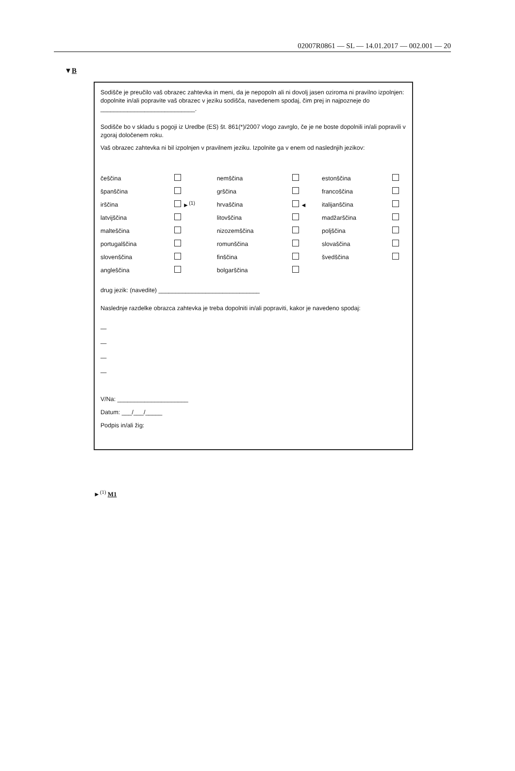02007R0861 — SL — 14.01.2017 — 002.001 — 20
▼B
Sodišče je preučilo vaš obrazec zahtevka in meni, da je nepopoln ali ni dovolj jasen oziroma ni pravilno izpolnjen: dopolnite in/ali popravite vaš obrazec v jeziku sodišča, navedenem spodaj, čim prej in najpozneje do ____________________________.
Sodišče bo v skladu s pogoji iz Uredbe (ES) št. 861(*)/2007 vlogo zavrglo, če je ne boste dopolnili in/ali popravili v zgoraj določenem roku.
Vaš obrazec zahtevka ni bil izpolnjen v pravilnem jeziku. Izpolnite ga v enem od naslednjih jezikov:
| češčina | | nemščina | | estonščina | |
| španščina | | grščina | | francoščina | |
| irščina | ►<sup>(1)</sup> | hrvaščina | ◄ | italijanščina | |
| latvijščina | | litovščina | | madžarščina | |
| malteščina | | nizozemščina | | poljščina | |
| portugalščina | | romunščina | | slovaščina | |
| slovenščina | | finščina | | švedščina | |
| angleščina | | bolgarščina | | | |
drug jezik: (navedite) ______________________________
Naslednje razdelke obrazca zahtevka je treba dopolniti in/ali popraviti, kakor je navedeno spodaj:
—
—
—
—
V/Na: _____________________
Datum: ___/___/_____
Podpis in/ali žig:
►<sup>(1)</sup> M1